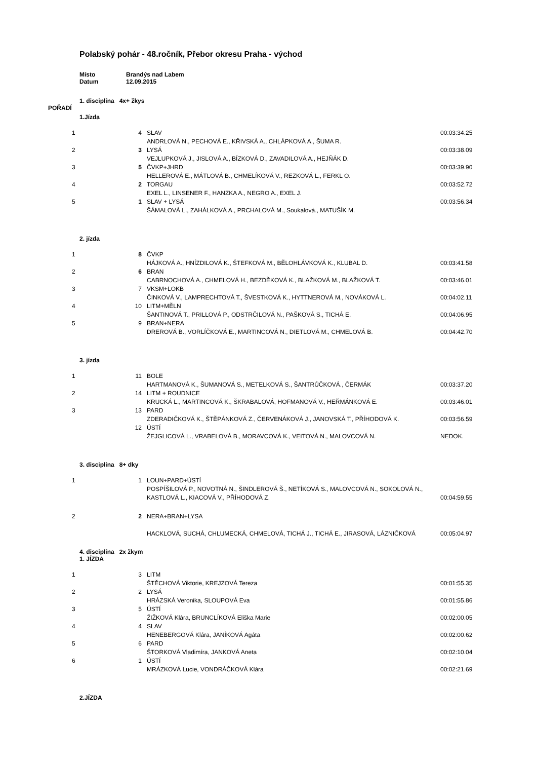Polabský pohár - 48.ročník, Přebor okresu Praha - východ
Místo Brandýs nad Labem
Datum 12.09.2015
1. disciplína 4x+ žkys
POŘADÍ
1.Jízda
| 1 | 4 | SLAV ANDRLOVÁ N., PECHOVÁ E., KŘIVSKÁ A., CHLÁPKOVÁ A., ŠUMA R. | 00:03:34.25 |
| 2 | 3 | LYSÁ VEJLUPKOVÁ J., JISLOVÁ A., BÍZKOVÁ D., ZAVADILOVÁ A., HEJŇÁK D. | 00:03:38.09 |
| 3 | 5 | ČVKP+JHRD HELLEROVÁ E., MÁTLOVÁ B., CHMELÍKOVÁ V., REZKOVÁ L., FERKL O. | 00:03:39.90 |
| 4 | 2 | TORGAU EXEL L., LINSENER F., HANZKA A., NEGRO A., EXEL J. | 00:03:52.72 |
| 5 | 1 | SLAV + LYSÁ ŠÁMALOVÁ L., ZAHÁLKOVÁ A., PRCHALOVÁ M., Soukalová., MATUŠÍK M. | 00:03:56.34 |
2. jízda
| 1 | 8 | ČVKP HÁJKOVÁ A., HNÍZDILOVÁ K., ŠTEFKOVÁ M., BĚLOHLÁVKOVÁ K., KLUBAL D. | 00:03:41.58 |
| 2 | 6 | BRAN CABRNOCHOVÁ A., CHMELOVÁ H., BEZDĚKOVÁ K., BLAŽKOVÁ M., BLAŽKOVÁ T. | 00:03:46.01 |
| 3 | 7 | VKSM+LOKB ČINKOVÁ V., LAMPRECHTOVÁ T., ŠVESTKOVÁ K., HYTTNEROVÁ M., NOVÁKOVÁ L. | 00:04:02.11 |
| 4 | 10 | LITM+MĚLN ŠANTINOVÁ T., PRILLOVÁ P., ODSTRČILOVÁ N., PAŠKOVÁ S., TICHÁ E. | 00:04:06.95 |
| 5 | 9 | BRAN+NERA DREROVÁ B., VORLÍČKOVÁ E., MARTINCOVÁ N., DIETLOVÁ M., CHMELOVÁ B. | 00:04:42.70 |
3. jízda
| 1 | 11 | BOLE HARTMANOVÁ K., ŠUMANOVÁ S., METELKOVÁ S., ŠANTRŮČKOVÁ., ČERMÁK | 00:03:37.20 |
| 2 | 14 | LITM + ROUDNICE KRUCKÁ L., MARTINCOVÁ K., ŠKRABALOVÁ, HOFMANOVÁ V., HEŘMÁNKOVÁ E. | 00:03:46.01 |
| 3 | 13 | PARD ZDERADIČKOVÁ K., ŠTĚPÁNKOVÁ Z., ČERVENÁKOVÁ J., JANOVSKÁ T., PŘÍHODOVÁ K. | 00:03:56.59 |
| | 12 | ÚSTÍ ŽEJGLICOVÁ L., VRABELOVÁ B., MORAVCOVÁ K., VEITOVÁ N., MALOVCOVÁ N. | NEDOK. |
3. disciplína 8+ dky
| 1 | 1 | LOUN+PARD+ÚSTÍ POSPÍŠILOVÁ P., NOVOTNÁ N., ŠINDLEROVÁ Š., NETÍKOVÁ S., MALOVCOVÁ N., SOKOLOVÁ N., KASTLOVÁ L., KIACOVÁ V., PŘÍHODOVÁ Z. | 00:04:59.55 |
| 2 | 2 | NERA+BRAN+LYSA HACKLOVÁ, SUCHÁ, CHLUMECKÁ, CHMELOVÁ, TICHÁ J., TICHÁ E., JIRASOVÁ, LÁZNIČKOVÁ | 00:05:04.97 |
4. disciplína 2x žkym
1. JÍZDA
| 1 | 3 | LITM ŠTĚCHOVÁ Viktorie, KREJZOVÁ Tereza | 00:01:55.35 |
| 2 | 2 | LYSÁ HRÁZSKÁ Veronika, SLOUPOVÁ Eva | 00:01:55.86 |
| 3 | 5 | ÚSTÍ ŽIŽKOVÁ Klára, BRUNCLÍKOVÁ Eliška Marie | 00:02:00.05 |
| 4 | 4 | SLAV HENEBERGOVÁ Klára, JANÍKOVÁ Agáta | 00:02:00.62 |
| 5 | 6 | PARD ŠTORKOVÁ Vladimíra, JANKOVÁ Aneta | 00:02:10.04 |
| 6 | 1 | ÚSTÍ MRÁZKOVÁ Lucie, VONDRÁČKOVÁ Klára | 00:02:21.69 |
2.JÍZDA